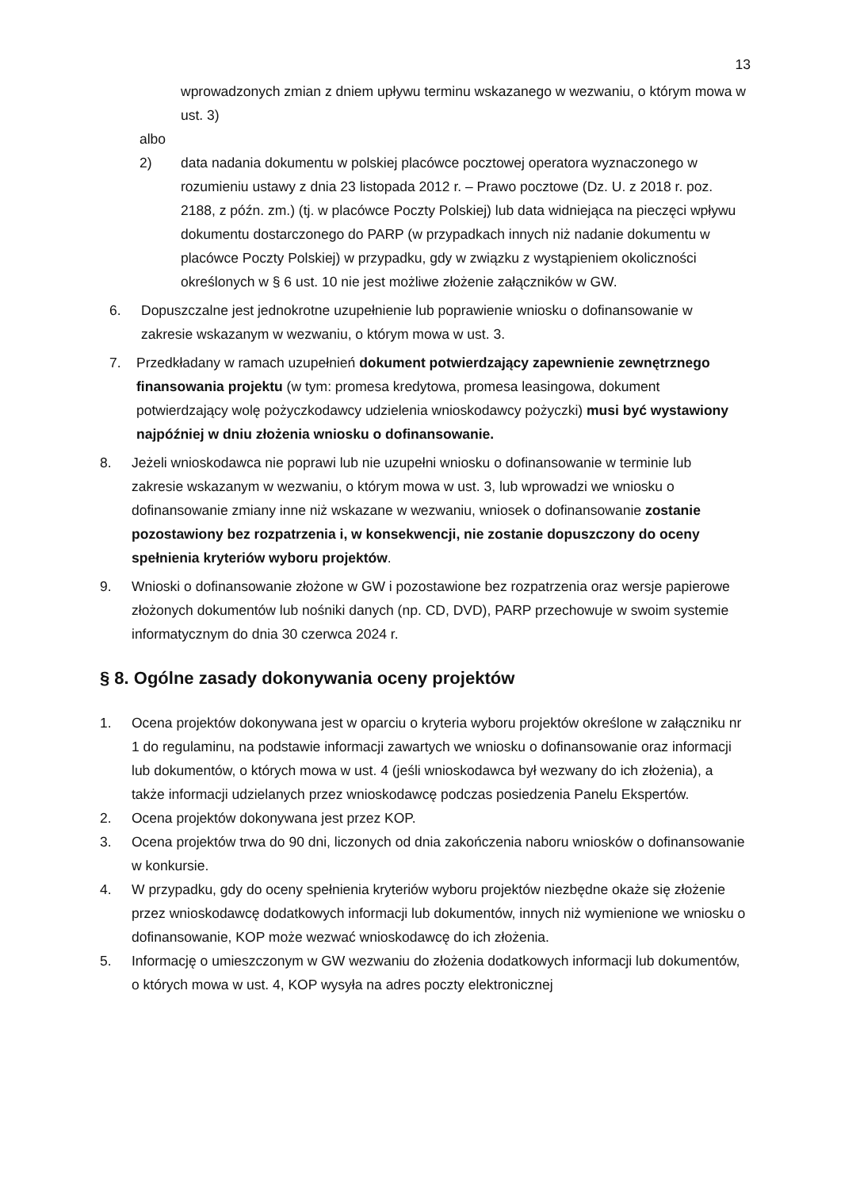13
wprowadzonych zmian z dniem upływu terminu wskazanego w wezwaniu, o którym mowa w ust. 3)
albo
2) data nadania dokumentu w polskiej placówce pocztowej operatora wyznaczonego w rozumieniu ustawy z dnia 23 listopada 2012 r. – Prawo pocztowe (Dz. U. z 2018 r. poz. 2188, z późn. zm.) (tj. w placówce Poczty Polskiej) lub data widniejąca na pieczęci wpływu dokumentu dostarczonego do PARP (w przypadkach innych niż nadanie dokumentu w placówce Poczty Polskiej) w przypadku, gdy w związku z wystąpieniem okoliczności określonych w § 6 ust. 10 nie jest możliwe złożenie załączników w GW.
6. Dopuszczalne jest jednokrotne uzupełnienie lub poprawienie wniosku o dofinansowanie w zakresie wskazanym w wezwaniu, o którym mowa w ust. 3.
7. Przedkładany w ramach uzupełnień dokument potwierdzający zapewnienie zewnętrznego finansowania projektu (w tym: promesa kredytowa, promesa leasingowa, dokument potwierdzający wolę pożyczkodawcy udzielenia wnioskodawcy pożyczki) musi być wystawiony najpóźniej w dniu złożenia wniosku o dofinansowanie.
8. Jeżeli wnioskodawca nie poprawi lub nie uzupełni wniosku o dofinansowanie w terminie lub zakresie wskazanym w wezwaniu, o którym mowa w ust. 3, lub wprowadzi we wniosku o dofinansowanie zmiany inne niż wskazane w wezwaniu, wniosek o dofinansowanie zostanie pozostawiony bez rozpatrzenia i, w konsekwencji, nie zostanie dopuszczony do oceny spełnienia kryteriów wyboru projektów.
9. Wnioski o dofinansowanie złożone w GW i pozostawione bez rozpatrzenia oraz wersje papierowe złożonych dokumentów lub nośniki danych (np. CD, DVD), PARP przechowuje w swoim systemie informatycznym do dnia 30 czerwca 2024 r.
§ 8. Ogólne zasady dokonywania oceny projektów
1. Ocena projektów dokonywana jest w oparciu o kryteria wyboru projektów określone w załączniku nr 1 do regulaminu, na podstawie informacji zawartych we wniosku o dofinansowanie oraz informacji lub dokumentów, o których mowa w ust. 4 (jeśli wnioskodawca był wezwany do ich złożenia), a także informacji udzielanych przez wnioskodawcę podczas posiedzenia Panelu Ekspertów.
2. Ocena projektów dokonywana jest przez KOP.
3. Ocena projektów trwa do 90 dni, liczonych od dnia zakończenia naboru wniosków o dofinansowanie w konkursie.
4. W przypadku, gdy do oceny spełnienia kryteriów wyboru projektów niezbędne okaże się złożenie przez wnioskodawcę dodatkowych informacji lub dokumentów, innych niż wymienione we wniosku o dofinansowanie, KOP może wezwać wnioskodawcę do ich złożenia.
5. Informację o umieszczonym w GW wezwaniu do złożenia dodatkowych informacji lub dokumentów, o których mowa w ust. 4, KOP wysyła na adres poczty elektronicznej